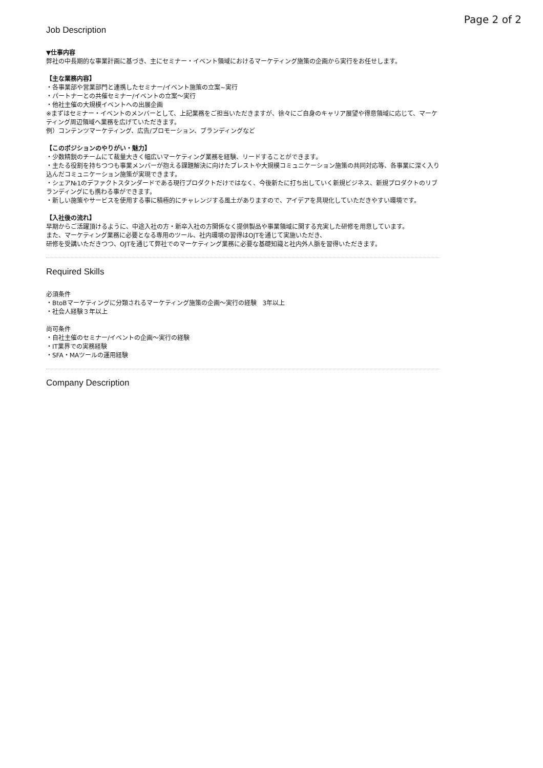Page 2 of 2
Job Description
▼仕事内容
弊社の中長期的な事業計画に基づき、主にセミナー・イベント領域におけるマーケティング施策の企画から実行をお任せします。
【主な業務内容】
・各事業部や営業部門と連携したセミナー/イベント施策の立案~実行
・パートナーとの共催セミナー/イベントの立案〜実行
・他社主催の大規模イベントへの出展企画
※まずはセミナー・イベントのメンバーとして、上記業務をご担当いただきますが、徐々にご自身のキャリア展望や得意領域に応じて、マーケティング周辺領域へ業務を広げていただきます。
例）コンテンツマーケティング、広告/プロモーション、ブランディングなど
【このポジションのやりがい・魅力】
・少数精鋭のチームにて裁量大きく幅広いマーケティング業務を経験、リードすることができます。
・主たる役割を持ちつつも事業メンバーが抱える課題解決に向けたブレストや大規模コミュニケーション施策の共同対応等、各事業に深く入り込んだコミュニケーション施策が実現できます。
・シェア№1のデファクトスタンダードである現行プロダクトだけではなく、今後新たに打ち出していく新規ビジネス、新規プロダクトのリブランディングにも携わる事ができます。
・新しい施策やサービスを使用する事に積極的にチャレンジする風土がありますので、アイデアを具現化していただきやすい環境です。
【入社後の流れ】
早期からご活躍頂けるように、中途入社の方・新卒入社の方関係なく提供製品や事業領域に関する充実した研修を用意しています。
また、マーケティング業務に必要となる専用のツール、社内環境の習得はOJTを通じて実施いただき、
研修を受講いただきつつ、OJTを通じて弊社でのマーケティング業務に必要な基礎知識と社内外人脈を習得いただきます。
Required Skills
必須条件
・BtoBマーケティングに分類されるマーケティング施策の企画〜実行の経験　3年以上
・社会人経験３年以上
尚可条件
・自社主催のセミナー/イベントの企画〜実行の経験
・IT業界での実務経験
・SFA・MAツールの運用経験
Company Description